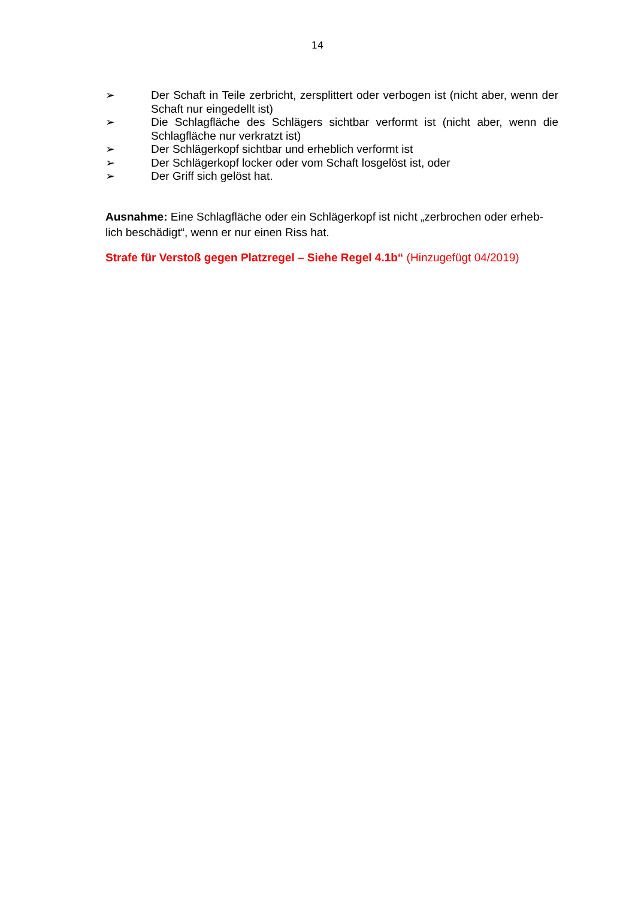14
➢ Der Schaft in Teile zerbricht, zersplittert oder verbogen ist (nicht aber, wenn der Schaft nur eingedellt ist)
➢ Die Schlagfläche des Schlägers sichtbar verformt ist (nicht aber, wenn die Schlagfläche nur verkratzt ist)
➢ Der Schlägerkopf sichtbar und erheblich verformt ist
➢ Der Schlägerkopf locker oder vom Schaft losgelöst ist, oder
➢ Der Griff sich gelöst hat.
Ausnahme: Eine Schlagfläche oder ein Schlägerkopf ist nicht „zerbrochen oder erheb-lich beschädigt“, wenn er nur einen Riss hat.
Strafe für Verstoß gegen Platzregel – Siehe Regel 4.1b“ (Hinzugefügt 04/2019)